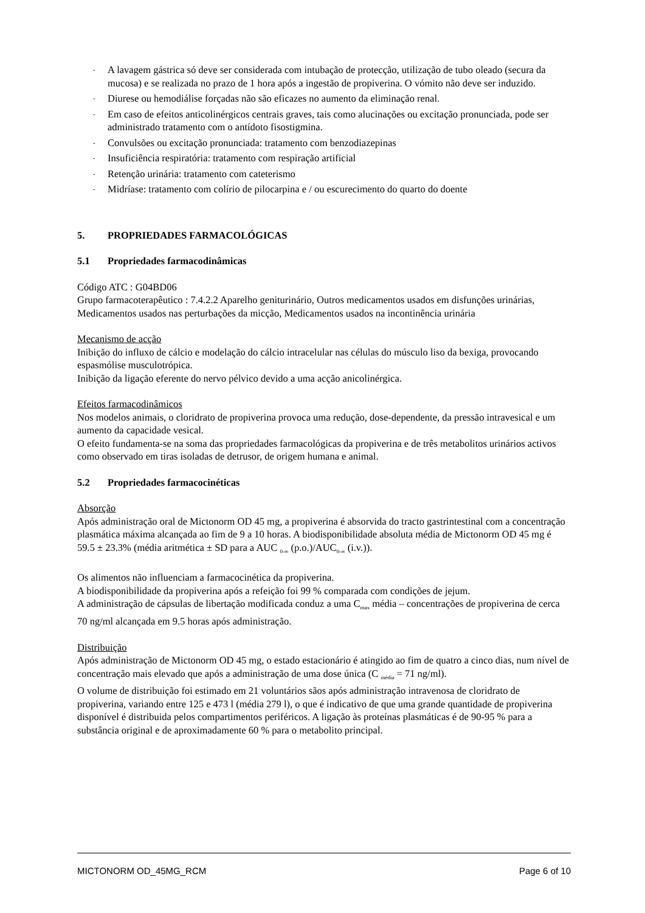- A lavagem gástrica só deve ser considerada com intubação de protecção, utilização de tubo oleado (secura da mucosa) e se realizada no prazo de 1 hora após a ingestão de propiverina. O vómito não deve ser induzido.
- Diurese ou hemodiálise forçadas não são eficazes no aumento da eliminação renal.
- Em caso de efeitos anticolinérgicos centrais graves, tais como alucinações ou excitação pronunciada, pode ser administrado tratamento com o antídoto fisostigmina.
- Convulsões ou excitação pronunciada: tratamento com benzodiazepinas
- Insuficiência respiratória: tratamento com respiração artificial
- Retenção urinária: tratamento com cateterismo
- Midríase: tratamento com colírio de pilocarpina e / ou escurecimento do quarto do doente
5. PROPRIEDADES FARMACOLÓGICAS
5.1 Propriedades farmacodinâmicas
Código ATC : G04BD06
Grupo farmacoterapêutico : 7.4.2.2 Aparelho geniturinário, Outros medicamentos usados em disfunções urinárias, Medicamentos usados nas perturbações da micção, Medicamentos usados na incontinência urinária
Mecanismo de acção
Inibição do influxo de cálcio e modelação do cálcio intracelular nas células do músculo liso da bexiga, provocando espasmólise musculotrópica.
Inibição da ligação eferente do nervo pélvico devido a uma acção anicolinérgica.
Efeitos farmacodinâmicos
Nos modelos animais, o cloridrato de propiverina provoca uma redução, dose-dependente, da pressão intravesical e um aumento da capacidade vesical.
O efeito fundamenta-se na soma das propriedades farmacológicas da propiverina e de três metabolitos urinários activos como observado em tiras isoladas de detrusor, de origem humana e animal.
5.2 Propriedades farmacocinéticas
Absorção
Após administração oral de Mictonorm OD 45 mg, a propiverina é absorvida do tracto gastrintestinal com a concentração plasmática máxima alcançada ao fim de 9 a 10 horas. A biodisponibilidade absoluta média de Mictonorm OD 45 mg é 59.5 ± 23.3% (média aritmética ± SD para a AUC <sub>0-∞</sub> (p.o.)/AUC<sub>0-∞</sub> (i.v.)).
Os alimentos não influenciam a farmacocinética da propiverina.
A biodisponibilidade da propiverina após a refeição foi 99 % comparada com condições de jejum.
A administração de cápsulas de libertação modificada conduz a uma C<sub>max</sub> média – concentrações de propiverina de cerca 70 ng/ml alcançada em 9.5 horas após administração.
Distribuição
Após administração de Mictonorm OD 45 mg, o estado estacionário é atingido ao fim de quatro a cinco dias, num nível de concentração mais elevado que após a administração de uma dose única (C <sub>média</sub> = 71 ng/ml).
O volume de distribuição foi estimado em 21 voluntários sãos após administração intravenosa de cloridrato de propiverina, variando entre 125 e 473 l (média 279 l), o que é indicativo de que uma grande quantidade de propiverina disponível é distribuida pelos compartimentos periféricos. A ligação às proteínas plasmáticas é de 90-95 % para a substância original e de aproximadamente 60 % para o metabolito principal.
MICTONORM OD_45MG_RCM Page 6 of 10